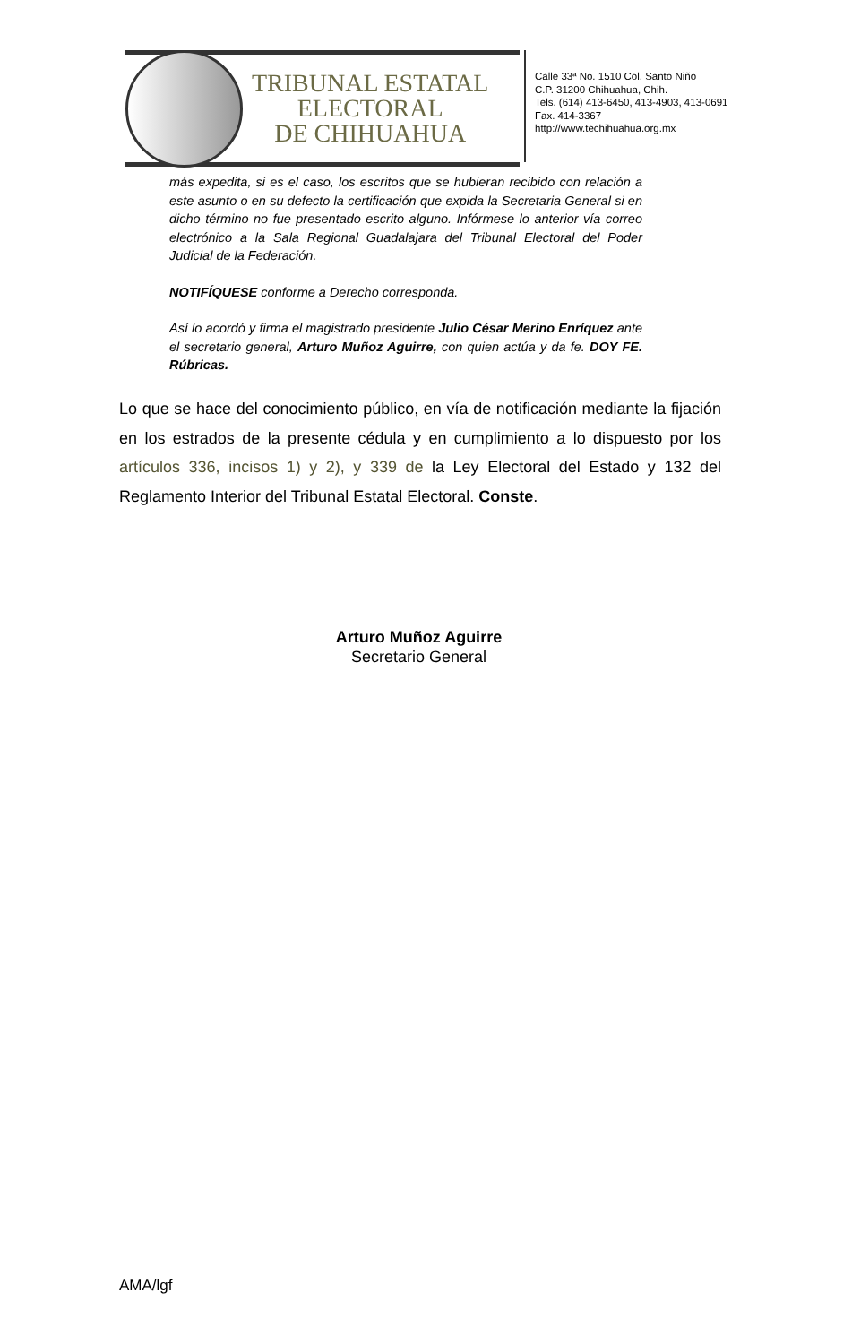TRIBUNAL ESTATAL
ELECTORAL
DE CHIHUAHUA
Calle 33ª No. 1510 Col. Santo Niño
C.P. 31200 Chihuahua, Chih.
Tels. (614) 413-6450, 413-4903, 413-0691
Fax. 414-3367
http://www.techihuahua.org.mx
más expedita, si es el caso, los escritos que se hubieran recibido con relación a este asunto o en su defecto la certificación que expida la Secretaria General si en dicho término no fue presentado escrito alguno. Infórmese lo anterior vía correo electrónico a la Sala Regional Guadalajara del Tribunal Electoral del Poder Judicial de la Federación.
NOTIFÍQUESE conforme a Derecho corresponda.
Así lo acordó y firma el magistrado presidente Julio César Merino Enríquez ante el secretario general, Arturo Muñoz Aguirre, con quien actúa y da fe. DOY FE. Rúbricas.
Lo que se hace del conocimiento público, en vía de notificación mediante la fijación en los estrados de la presente cédula y en cumplimiento a lo dispuesto por los artículos 336, incisos 1) y 2), y 339 de la Ley Electoral del Estado y 132 del Reglamento Interior del Tribunal Estatal Electoral. Conste.
Arturo Muñoz Aguirre
Secretario General
AMA/lgf